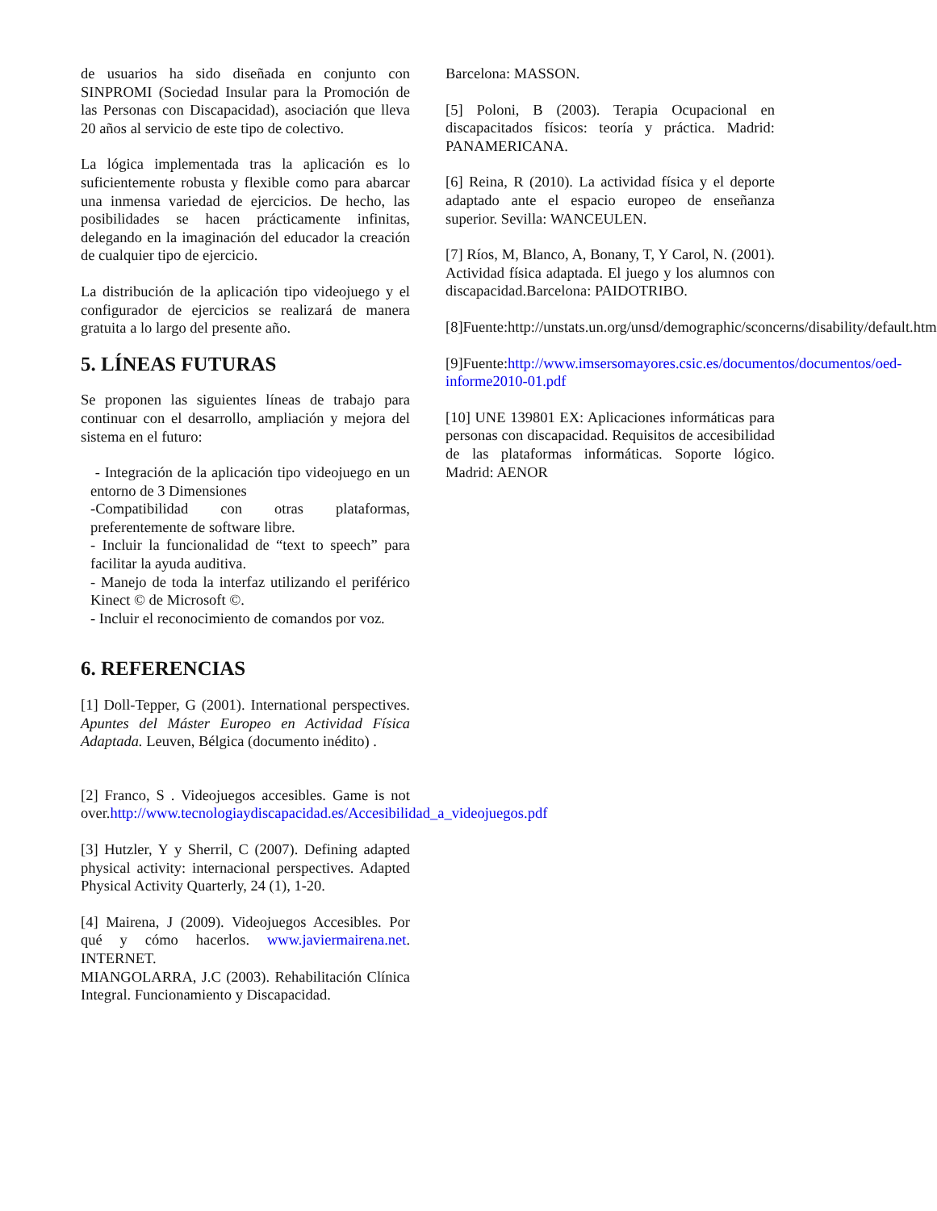de usuarios ha sido diseñada en conjunto con SINPROMI (Sociedad Insular para la Promoción de las Personas con Discapacidad), asociación que lleva 20 años al servicio de este tipo de colectivo.
La lógica implementada tras la aplicación es lo suficientemente robusta y flexible como para abarcar una inmensa variedad de ejercicios. De hecho, las posibilidades se hacen prácticamente infinitas, delegando en la imaginación del educador la creación de cualquier tipo de ejercicio.
La distribución de la aplicación tipo videojuego y el configurador de ejercicios se realizará de manera gratuita a lo largo del presente año.
5. LÍNEAS FUTURAS
Se proponen las siguientes líneas de trabajo para continuar con el desarrollo, ampliación y mejora del sistema en el futuro:
- Integración de la aplicación tipo videojuego en un entorno de 3 Dimensiones
-Compatibilidad con otras plataformas, preferentemente de software libre.
- Incluir la funcionalidad de “text to speech” para facilitar la ayuda auditiva.
- Manejo de toda la interfaz utilizando el periférico Kinect © de Microsoft ©.
- Incluir el reconocimiento de comandos por voz.
6. REFERENCIAS
[1] Doll-Tepper, G (2001). International perspectives. Apuntes del Máster Europeo en Actividad Física Adaptada. Leuven, Bélgica (documento inédito) .
[2] Franco, S . Videojuegos accesibles. Game is not over.http://www.tecnologiaydiscapacidad.es/Accesibilidad_a_videojuegos.pdf
[3] Hutzler, Y y Sherril, C (2007). Defining adapted physical activity: internacional perspectives. Adapted Physical Activity Quarterly, 24 (1), 1-20.
[4] Mairena, J (2009). Videojuegos Accesibles. Por qué y cómo hacerlos. www.javiermairena.net. INTERNET.
MIANGOLARRA, J.C (2003). Rehabilitación Clínica Integral. Funcionamiento y Discapacidad.
Barcelona: MASSON.
[5] Poloni, B (2003). Terapia Ocupacional en discapacitados físicos: teoría y práctica. Madrid: PANAMERICANA.
[6] Reina, R (2010). La actividad física y el deporte adaptado ante el espacio europeo de enseñanza superior. Sevilla: WANCEULEN.
[7] Ríos, M, Blanco, A, Bonany, T, Y Carol, N. (2001). Actividad física adaptada. El juego y los alumnos con discapacidad.Barcelona: PAIDOTRIBO.
[8]Fuente:http://unstats.un.org/unsd/demographic/sconcerns/disability/default.htm
[9]Fuente:http://www.imsersomayores.csic.es/documentos/documentos/oed-informe2010-01.pdf
[10] UNE 139801 EX: Aplicaciones informáticas para personas con discapacidad. Requisitos de accesibilidad de las plataformas informáticas. Soporte lógico. Madrid: AENOR